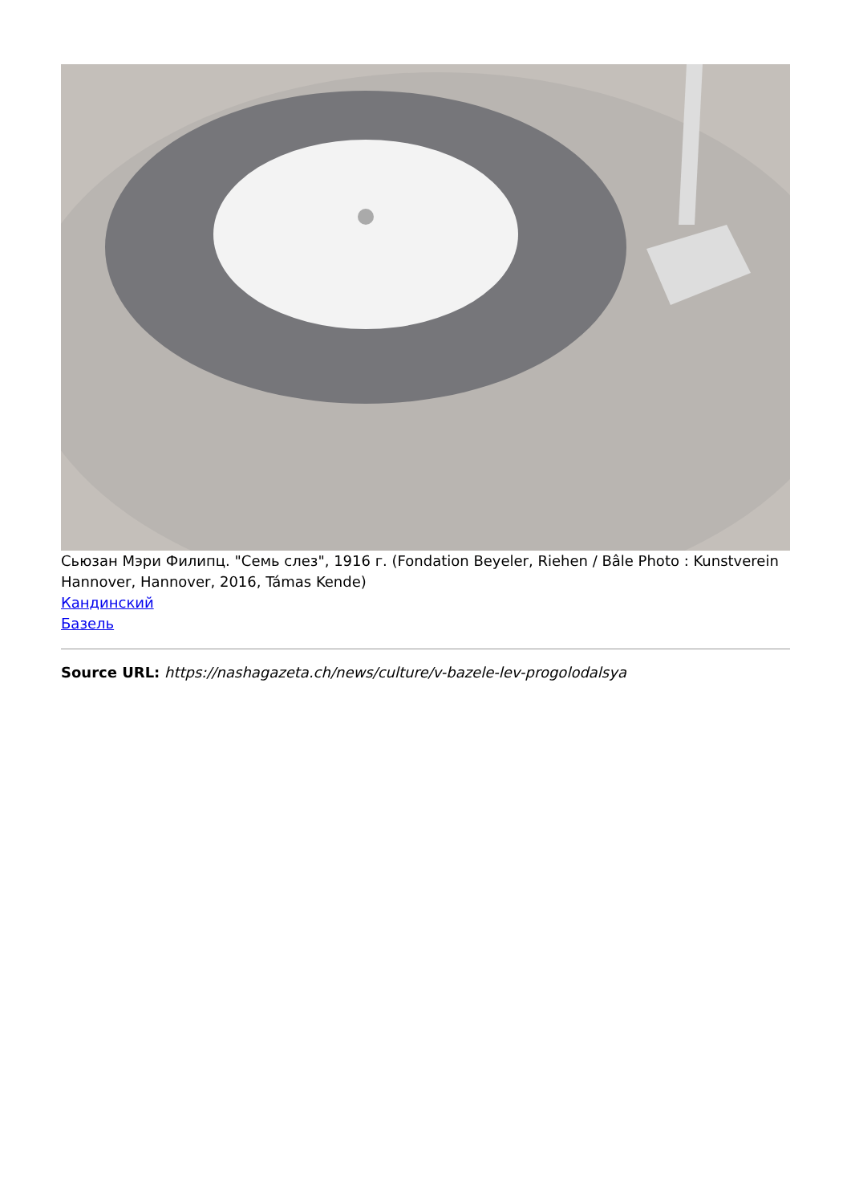Сьюзан Мэри Филипц. "Семь слез", 1916 г. (Fondation Beyeler, Riehen / Bâle Photo : Kunstverein Hannover, Hannover, 2016, Támas Kende)
Кандинский
Базель
Source URL: https://nashagazeta.ch/news/culture/v-bazele-lev-progolodalsya